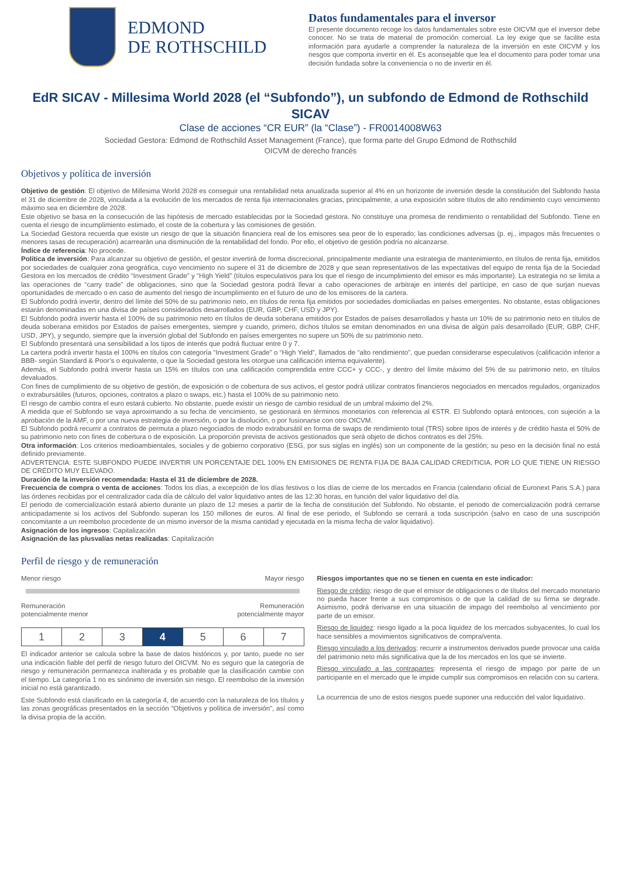EDMOND
DE ROTHSCHILD
Datos fundamentales para el inversor
El presente documento recoge los datos fundamentales sobre este OICVM que el inversor debe conocer. No se trata de material de promoción comercial. La ley exige que se facilite esta información para ayudarle a comprender la naturaleza de la inversión en este OICVM y los riesgos que comporta invertir en él. Es aconsejable que lea el documento para poder tomar una decisión fundada sobre la conveniencia o no de invertir en él.
EdR SICAV - Millesima World 2028 (el “Subfondo”), un subfondo de Edmond de Rothschild SICAV
Clase de acciones “CR EUR” (la “Clase”) - FR0014008W63
Sociedad Gestora: Edmond de Rothschild Asset Management (France), que forma parte del Grupo Edmond de Rothschild
OICVM de derecho francés
Objetivos y política de inversión
Objetivo de gestión: El objetivo de Millesima World 2028 es conseguir una rentabilidad neta anualizada superior al 4% en un horizonte de inversión desde la constitución del Subfondo hasta el 31 de diciembre de 2028, vinculada a la evolución de los mercados de renta fija internacionales gracias, principalmente, a una exposición sobre títulos de alto rendimiento cuyo vencimiento máximo sea en diciembre de 2028.
Este objetivo se basa en la consecución de las hipótesis de mercado establecidas por la Sociedad gestora. No constituye una promesa de rendimiento o rentabilidad del Subfondo. Tiene en cuenta el riesgo de incumplimiento estimado, el coste de la cobertura y las comisiones de gestión.
La Sociedad Gestora recuerda que existe un riesgo de que la situación financiera real de los emisores sea peor de lo esperado; las condiciones adversas (p. ej., impagos más frecuentes o menores tasas de recuperación) acarrearán una disminución de la rentabilidad del fondo. Por ello, el objetivo de gestión podría no alcanzarse.
Índice de referencia: No procede.
Política de inversión: Para alcanzar su objetivo de gestión, el gestor invertirá de forma discrecional, principalmente mediante una estrategia de mantenimiento, en títulos de renta fija, emitidos por sociedades de cualquier zona geográfica, cuyo vencimiento no supere el 31 de diciembre de 2028 y que sean representativos de las expectativas del equipo de renta fija de la Sociedad Gestora en los mercados de crédito “Investment Grade” y “High Yield” (títulos especulativos para los que el riesgo de incumplimiento del emisor es más importante). La estrategia no se limita a las operaciones de “carry trade” de obligaciones, sino que la Sociedad gestora podrá llevar a cabo operaciones de arbitraje en interés del partícipe, en caso de que surjan nuevas oportunidades de mercado o en caso de aumento del riesgo de incumplimiento en el futuro de uno de los emisores de la cartera.
El Subfondo podrá invertir, dentro del límite del 50% de su patrimonio neto, en títulos de renta fija emitidos por sociedades domiciliadas en países emergentes. No obstante, estas obligaciones estarán denominadas en una divisa de países considerados desarrollados (EUR, GBP, CHF, USD y JPY).
El Subfondo podrá invertir hasta el 100% de su patrimonio neto en títulos de deuda soberana emitidos por Estados de países desarrollados y hasta un 10% de su patrimonio neto en títulos de deuda soberana emitidos por Estados de países emergentes, siempre y cuando, primero, dichos títulos se emitan denominados en una divisa de algún país desarrollado (EUR, GBP, CHF, USD, JPY), y segundo, siempre que la inversión global del Subfondo en países emergentes no supere un 50% de su patrimonio neto.
El Subfondo presentará una sensibilidad a los tipos de interés que podrá fluctuar entre 0 y 7.
La cartera podrá invertir hasta el 100% en títulos con categoría “Investment Grade” o “High Yield”, llamados de “alto rendimiento”, que puedan considerarse especulativos (calificación inferior a BBB- según Standard & Poor’s o equivalente, o que la Sociedad gestora les otorgue una calificación interna equivalente).
Además, el Subfondo podrá invertir hasta un 15% en títulos con una calificación comprendida entre CCC+ y CCC-, y dentro del límite máximo del 5% de su patrimonio neto, en títulos devaluados.
Con fines de cumplimiento de su objetivo de gestión, de exposición o de cobertura de sus activos, el gestor podrá utilizar contratos financieros negociados en mercados regulados, organizados o extrabursátiles (futuros, opciones, contratos a plazo o swaps, etc.) hasta el 100% de su patrimonio neto.
El riesgo de cambio contra el euro estará cubierto. No obstante, puede existir un riesgo de cambio residual de un umbral máximo del 2%.
A medida que el Subfondo se vaya aproximando a su fecha de vencimiento, se gestionará en términos monetarios con referencia al €STR. El Subfondo optará entonces, con sujeción a la aprobación de la AMF, o por una nueva estrategia de inversión, o por la disolución, o por fusionarse con otro OICVM.
El Subfondo podrá recurrir a contratos de permuta a plazo negociados de modo extrabursátil en forma de swaps de rendimiento total (TRS) sobre tipos de interés y de crédito hasta el 50% de su patrimonio neto con fines de cobertura o de exposición. La proporción prevista de activos gestionados que será objeto de dichos contratos es del 25%.
Otra información: Los criterios medioambientales, sociales y de gobierno corporativo (ESG, por sus siglas en inglés) son un componente de la gestión; su peso en la decisión final no está definido previamente.
ADVERTENCIA: ESTE SUBFONDO PUEDE INVERTIR UN PORCENTAJE DEL 100% EN EMISIONES DE RENTA FIJA DE BAJA CALIDAD CREDITICIA, POR LO QUE TIENE UN RIESGO DE CRÉDITO MUY ELEVADO.
Duración de la inversión recomendada: Hasta el 31 de diciembre de 2028.
Frecuencia de compra o venta de acciones: Todos los días, a excepción de los días festivos o los días de cierre de los mercados en Francia (calendario oficial de Euronext Paris S.A.) para las órdenes recibidas por el centralizador cada día de cálculo del valor liquidativo antes de las 12:30 horas, en función del valor liquidativo del día.
El periodo de comercialización estará abierto durante un plazo de 12 meses a partir de la fecha de constitución del Subfondo. No obstante, el periodo de comercialización podrá cerrarse anticipadamente si los activos del Subfondo superan los 150 millones de euros. Al final de ese periodo, el Subfondo se cerrará a toda suscripción (salvo en caso de una suscripción concomitante a un reembolso procedente de un mismo inversor de la misma cantidad y ejecutada en la misma fecha de valor liquidativo).
Asignación de los ingresos: Capitalización
Asignación de las plusvalías netas realizadas: Capitalización
Perfil de riesgo y de remuneración
Menor riesgo Mayor riesgo
Remuneración
potencialmente menor Remuneración
potencialmente mayor
| 1 | 2 | 3 | 4 | 5 | 6 | 7 |
El indicador anterior se calcula sobre la base de datos históricos y, por tanto, puede no ser una indicación fiable del perfil de riesgo futuro del OICVM. No es seguro que la categoría de riesgo y remuneración permanezca inalterada y es probable que la clasificación cambie con el tiempo. La categoría 1 no es sinónimo de inversión sin riesgo. El reembolso de la inversión inicial no está garantizado.
Este Subfondo está clasificado en la categoría 4, de acuerdo con la naturaleza de los títulos y las zonas geográficas presentados en la sección “Objetivos y política de inversión”, así como la divisa propia de la acción.
Riesgos importantes que no se tienen en cuenta en este indicador:
Riesgo de crédito: riesgo de que el emisor de obligaciones o de títulos del mercado monetario no pueda hacer frente a sus compromisos o de que la calidad de su firma se degrade. Asimismo, podrá derivarse en una situación de impago del reembolso al vencimiento por parte de un emisor.
Riesgo de liquidez: riesgo ligado a la poca liquidez de los mercados subyacentes, lo cual los hace sensibles a movimientos significativos de compra/venta.
Riesgo vinculado a los derivados: recurrir a instrumentos derivados puede provocar una caída del patrimonio neto más significativa que la de los mercados en los que se invierte.
Riesgo vinculado a las contrapartes: representa el riesgo de impago por parte de un participante en el mercado que le impide cumplir sus compromisos en relación con su cartera.
La ocurrencia de uno de estos riesgos puede suponer una reducción del valor liquidativo.